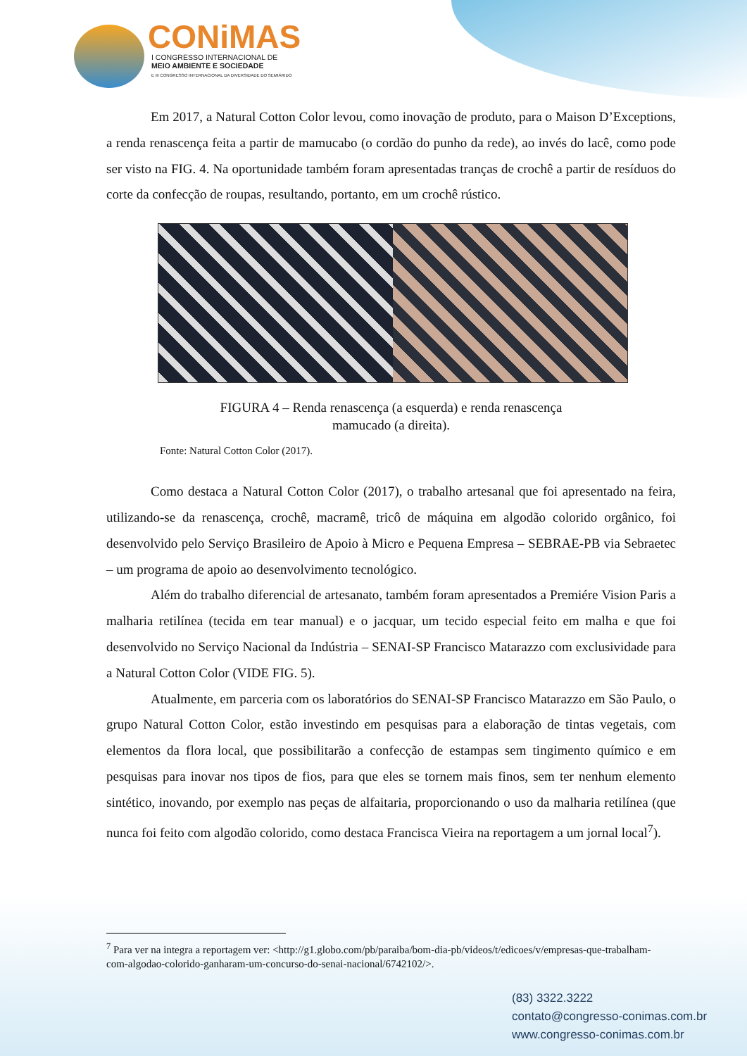CONiMAS
I CONGRESSO INTERNACIONAL DE
MEIO AMBIENTE E SOCIEDADE
E III CONGRESSO INTERNACIONAL DA DIVERSIDADE DO SEMIÁRIDO
Em 2017, a Natural Cotton Color levou, como inovação de produto, para o Maison D’Exceptions, a renda renascença feita a partir de mamucabo (o cordão do punho da rede), ao invés do lacê, como pode ser visto na FIG. 4. Na oportunidade também foram apresentadas tranças de crochê a partir de resíduos do corte da confecção de roupas, resultando, portanto, em um crochê rústico.
FIGURA 4 – Renda renascença (a esquerda) e renda renascença
mamucado (a direita).
Fonte: Natural Cotton Color (2017).
Como destaca a Natural Cotton Color (2017), o trabalho artesanal que foi apresentado na feira, utilizando-se da renascença, crochê, macramê, tricô de máquina em algodão colorido orgânico, foi desenvolvido pelo Serviço Brasileiro de Apoio à Micro e Pequena Empresa – SEBRAE-PB via Sebraetec – um programa de apoio ao desenvolvimento tecnológico.
Além do trabalho diferencial de artesanato, também foram apresentados a Premiére Vision Paris a malharia retilínea (tecida em tear manual) e o jacquar, um tecido especial feito em malha e que foi desenvolvido no Serviço Nacional da Indústria – SENAI-SP Francisco Matarazzo com exclusividade para a Natural Cotton Color (VIDE FIG. 5).
Atualmente, em parceria com os laboratórios do SENAI-SP Francisco Matarazzo em São Paulo, o grupo Natural Cotton Color, estão investindo em pesquisas para a elaboração de tintas vegetais, com elementos da flora local, que possibilitarão a confecção de estampas sem tingimento químico e em pesquisas para inovar nos tipos de fios, para que eles se tornem mais finos, sem ter nenhum elemento sintético, inovando, por exemplo nas peças de alfaitaria, proporcionando o uso da malharia retilínea (que nunca foi feito com algodão colorido, como destaca Francisca Vieira na reportagem a um jornal local<sup>7</sup>).
<sup>7</sup> Para ver na integra a reportagem ver: <http://g1.globo.com/pb/paraiba/bom-dia-pb/videos/t/edicoes/v/empresas-que-trabalham-com-algodao-colorido-ganharam-um-concurso-do-senai-nacional/6742102/>.
(83) 3322.3222
contato@congresso-conimas.com.br
www.congresso-conimas.com.br